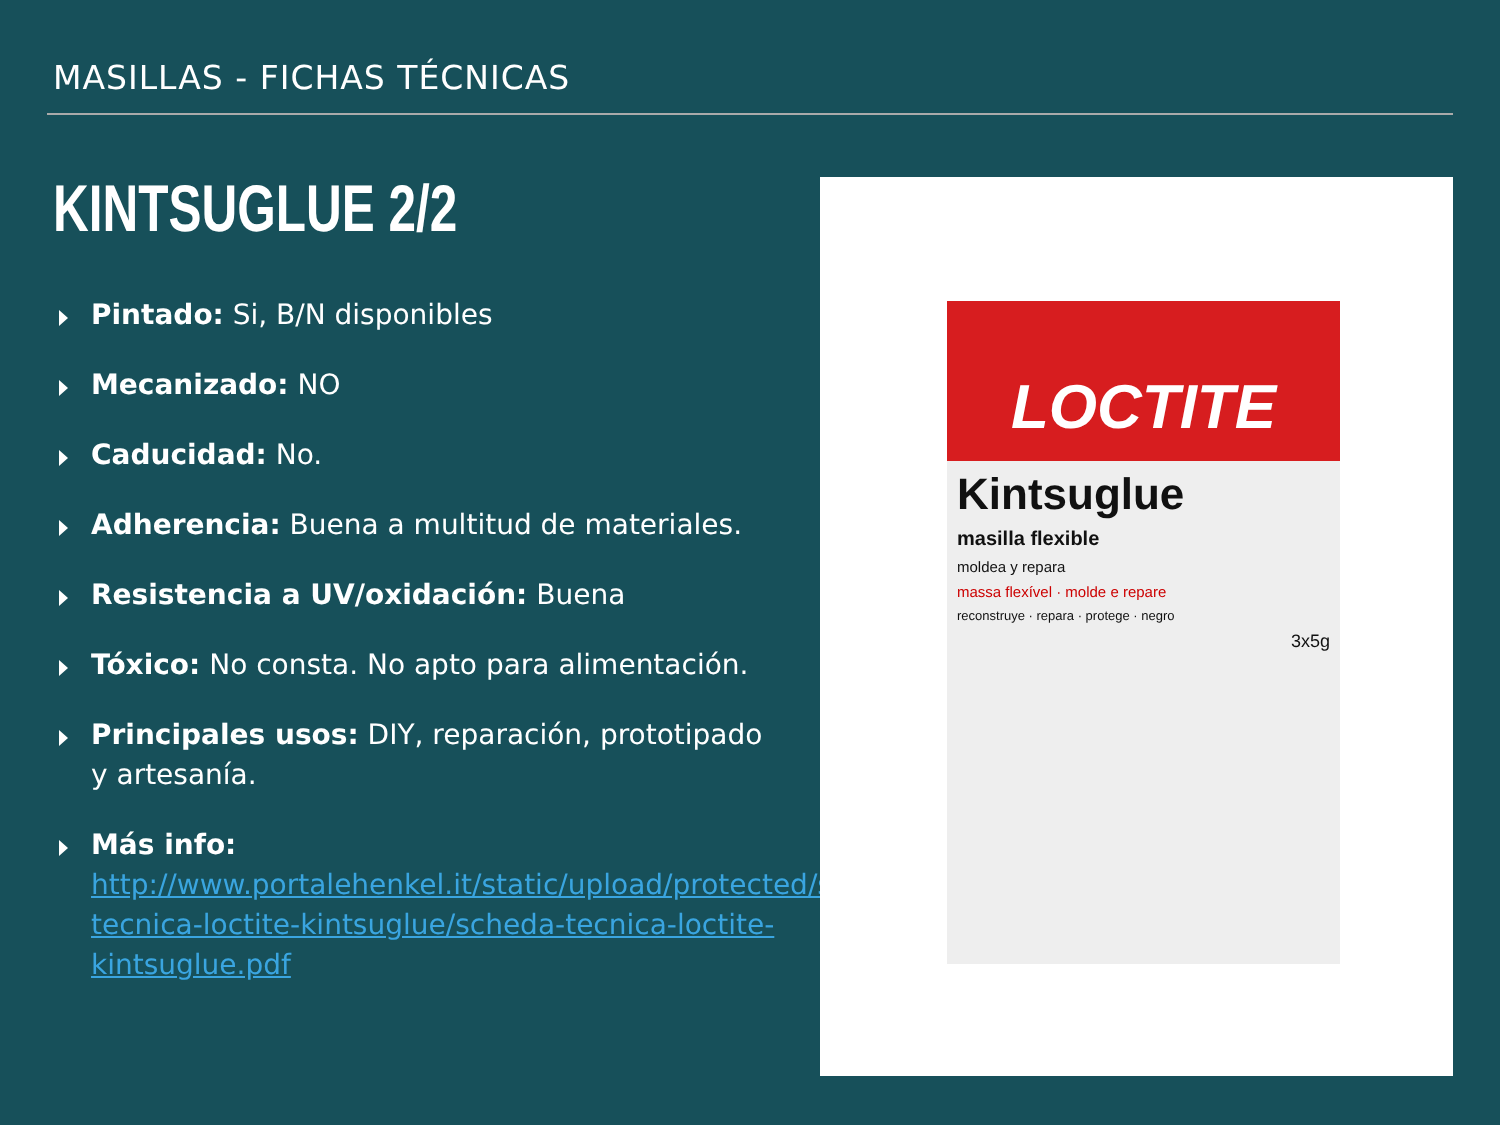MASILLAS - FICHAS TÉCNICAS
KINTSUGLUE 2/2
Pintado: Si, B/N disponibles
Mecanizado: NO
Caducidad: No.
Adherencia: Buena a multitud de materiales.
Resistencia a UV/oxidación: Buena
Tóxico: No consta. No apto para alimentación.
Principales usos: DIY, reparación, prototipado y artesanía.
Más info: http://www.portalehenkel.it/static/upload/protected/sch/0000/scheda-tecnica-loctite-kintsuglue/scheda-tecnica-loctite-kintsuglue.pdf
LOCTITE
Kintsuglue
masilla flexible
moldea y repara
massa flexível · molde e repare
reconstruye · repara · protege · negro
3x5g